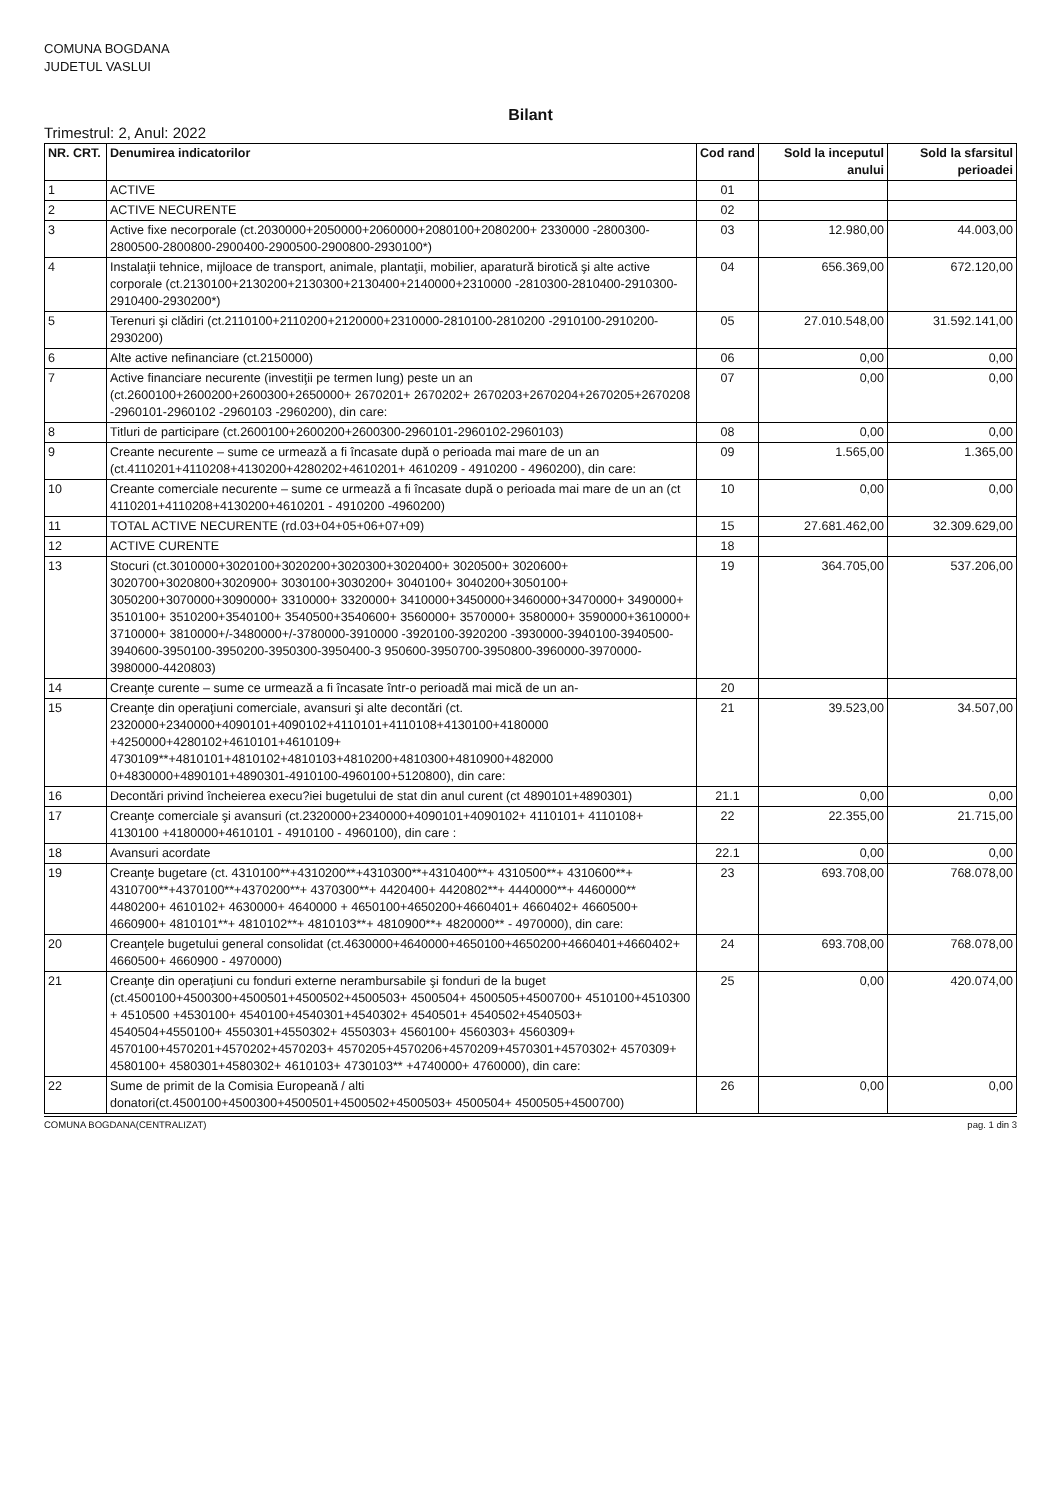COMUNA BOGDANA
JUDETUL VASLUI
Bilant
Trimestrul: 2, Anul: 2022
| NR. CRT. | Denumirea indicatorilor | Cod rand | Sold la inceputul anului | Sold la sfarsitul perioadei |
| --- | --- | --- | --- | --- |
| 1 | ACTIVE | 01 | | |
| 2 | ACTIVE NECURENTE | 02 | | |
| 3 | Active fixe necorporale (ct.2030000+2050000+2060000+2080100+2080200+ 2330000 -2800300-2800500-2800800-2900400-2900500-2900800-2930100*) | 03 | 12.980,00 | 44.003,00 |
| 4 | Instalaţii tehnice, mijloace de transport, animale, plantaţii, mobilier, aparatură birotică şi alte active corporale (ct.2130100+2130200+2130300+2130400+2140000+2310000 -2810300-2810400-2910300-2910400-2930200*) | 04 | 656.369,00 | 672.120,00 |
| 5 | Terenuri şi clădiri (ct.2110100+2110200+2120000+2310000-2810100-2810200 -2910100-2910200-2930200) | 05 | 27.010.548,00 | 31.592.141,00 |
| 6 | Alte active nefinanciare (ct.2150000) | 06 | 0,00 | 0,00 |
| 7 | Active financiare necurente (investiţii pe termen lung) peste un an (ct.2600100+2600200+2600300+2650000+ 2670201+ 2670202+ 2670203+2670204+2670205+2670208 -2960101-2960102 -2960103 -2960200), din care: | 07 | 0,00 | 0,00 |
| 8 | Titluri de participare (ct.2600100+2600200+2600300-2960101-2960102-2960103) | 08 | 0,00 | 0,00 |
| 9 | Creante necurente – sume ce urmează a fi încasate după o perioada mai mare de un an (ct.4110201+4110208+4130200+4280202+4610201+ 4610209 - 4910200 - 4960200), din care: | 09 | 1.565,00 | 1.365,00 |
| 10 | Creante comerciale necurente – sume ce urmează a fi încasate după o perioada mai mare de un an (ct 4110201+4110208+4130200+4610201 - 4910200 -4960200) | 10 | 0,00 | 0,00 |
| 11 | TOTAL ACTIVE NECURENTE (rd.03+04+05+06+07+09) | 15 | 27.681.462,00 | 32.309.629,00 |
| 12 | ACTIVE CURENTE | 18 | | |
| 13 | Stocuri (ct.3010000+3020100+3020200+3020300+3020400+ 3020500+ 3020600+ 3020700+3020800+3020900+ 3030100+3030200+ 3040100+ 3040200+3050100+ 3050200+3070000+3090000+ 3310000+ 3320000+ 3410000+3450000+3460000+3470000+ 3490000+ 3510100+ 3510200+3540100+ 3540500+3540600+ 3560000+ 3570000+ 3580000+ 3590000+3610000+ 3710000+ 3810000+/-3480000+/-3780000-3910000 -3920100-3920200 -3930000-3940100-3940500-3940600-3950100-3950200-3950300-3950400-3 950600-3950700-3950800-3960000-3970000-3980000-4420803) | 19 | 364.705,00 | 537.206,00 |
| 14 | Creanţe curente – sume ce urmează a fi încasate într-o perioadă mai mică de un an- | 20 | | |
| 15 | Creanţe din operaţiuni comerciale, avansuri şi alte decontări (ct. 2320000+2340000+4090101+4090102+4110101+4110108+4130100+4180000 +4250000+4280102+4610101+4610109+ 4730109**+4810101+4810102+4810103+4810200+4810300+4810900+482000 0+4830000+4890101+4890301-4910100-4960100+5120800), din care: | 21 | 39.523,00 | 34.507,00 |
| 16 | Decontări privind încheierea execu?iei bugetului de stat din anul curent (ct 4890101+4890301) | 21.1 | 0,00 | 0,00 |
| 17 | Creanţe comerciale şi avansuri (ct.2320000+2340000+4090101+4090102+ 4110101+ 4110108+ 4130100 +4180000+4610101 - 4910100 - 4960100), din care : | 22 | 22.355,00 | 21.715,00 |
| 18 | Avansuri acordate | 22.1 | 0,00 | 0,00 |
| 19 | Creanţe bugetare (ct. 4310100**+4310200**+4310300**+4310400**+ 4310500**+ 4310600**+ 4310700**+4370100**+4370200**+ 4370300**+ 4420400+ 4420802**+ 4440000**+ 4460000** 4480200+ 4610102+ 4630000+ 4640000 + 4650100+4650200+4660401+ 4660402+ 4660500+ 4660900+ 4810101**+ 4810102**+ 4810103**+ 4810900**+ 4820000** - 4970000), din care: | 23 | 693.708,00 | 768.078,00 |
| 20 | Creanţele bugetului general consolidat (ct.4630000+4640000+4650100+4650200+4660401+4660402+ 4660500+ 4660900 - 4970000) | 24 | 693.708,00 | 768.078,00 |
| 21 | Creanţe din operaţiuni cu fonduri externe nerambursabile şi fonduri de la buget (ct.4500100+4500300+4500501+4500502+4500503+ 4500504+ 4500505+4500700+ 4510100+4510300 + 4510500 +4530100+ 4540100+4540301+4540302+ 4540501+ 4540502+4540503+ 4540504+4550100+ 4550301+4550302+ 4550303+ 4560100+ 4560303+ 4560309+ 4570100+4570201+4570202+4570203+ 4570205+4570206+4570209+4570301+4570302+ 4570309+ 4580100+ 4580301+4580302+ 4610103+ 4730103** +4740000+ 4760000), din care: | 25 | 0,00 | 420.074,00 |
| 22 | Sume de primit de la Comisia Europeană / alti donatori(ct.4500100+4500300+4500501+4500502+4500503+ 4500504+ 4500505+4500700) | 26 | 0,00 | 0,00 |
COMUNA BOGDANA(CENTRALIZAT) pag. 1 din 3